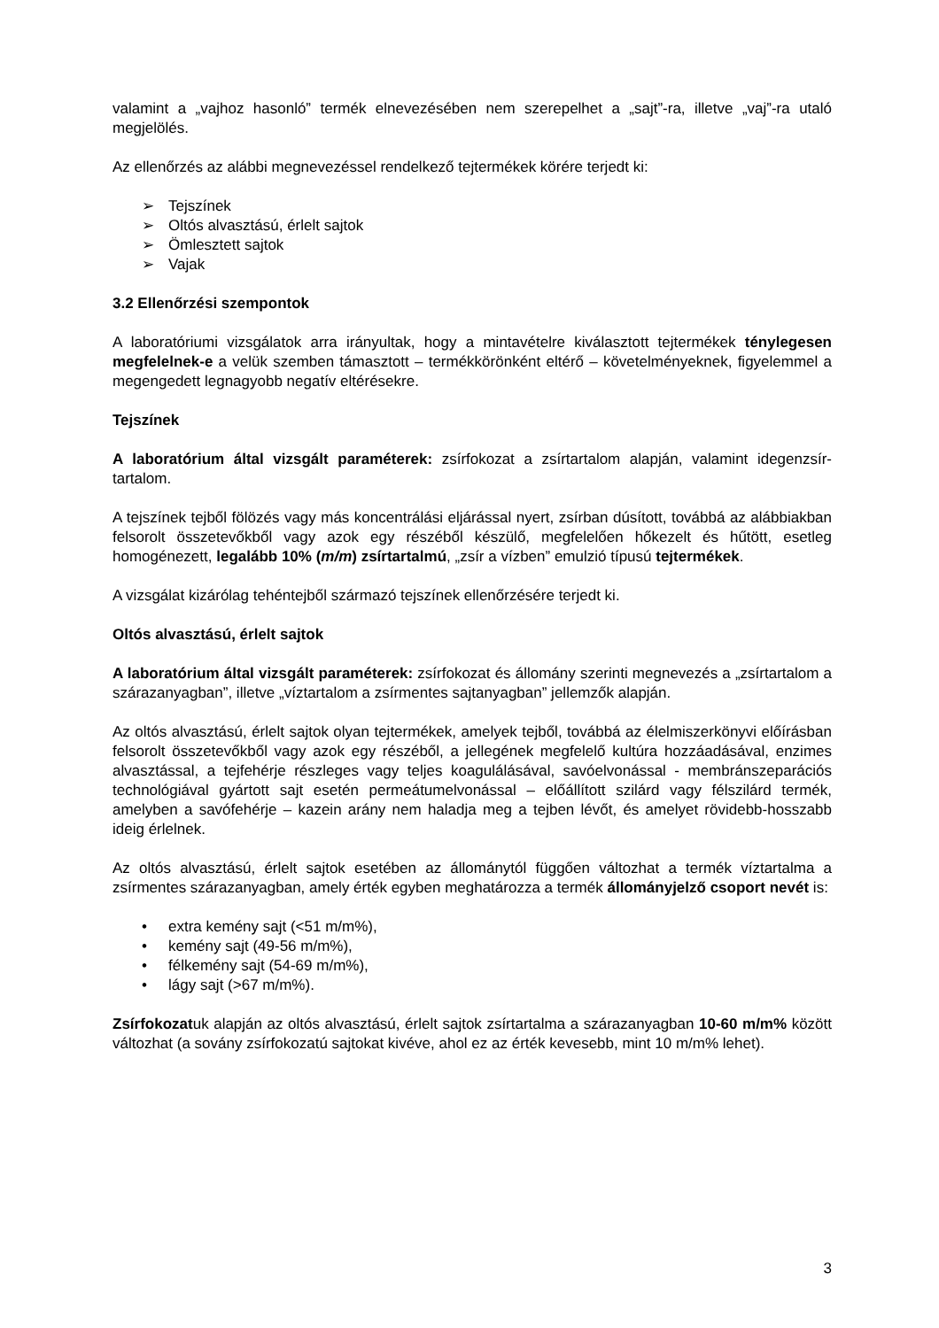valamint a „vajhoz hasonló” termék elnevezésében nem szerepelhet a „sajt”-ra, illetve „vaj”-ra utaló megjelölés.
Az ellenőrzés az alábbi megnevezéssel rendelkező tejtermékek körére terjedt ki:
➢ Tejszínek
➢ Oltós alvasztású, érlelt sajtok
➢ Ömlesztett sajtok
➢ Vajak
3.2 Ellenőrzési szempontok
A laboratóriumi vizsgálatok arra irányultak, hogy a mintavételre kiválasztott tejtermékek ténylegesen megfelelnek-e a velük szemben támasztott – termékkörönként eltérő – követelményeknek, figyelemmel a megengedett legnagyobb negatív eltérésekre.
Tejszínek
A laboratórium által vizsgált paraméterek: zsírfokozat a zsírtartalom alapján, valamint idegenzsír-tartalom.
A tejszínek tejből fölözés vagy más koncentrálási eljárással nyert, zsírban dúsított, továbbá az alábbiakban felsorolt összetevőkből vagy azok egy részéből készülő, megfelelően hőkezelt és hűtött, esetleg homogénezett, legalább 10% (m/m) zsírtartalmú, „zsír a vízben” emulzió típusú tejtermékek.
A vizsgálat kizárólag tehéntejből származó tejszínek ellenőrzésére terjedt ki.
Oltós alvasztású, érlelt sajtok
A laboratórium által vizsgált paraméterek: zsírfokozat és állomány szerinti megnevezés a „zsírtartalom a szárazanyagban”, illetve „víztartalom a zsírmentes sajtanyagban” jellemzők alapján.
Az oltós alvasztású, érlelt sajtok olyan tejtermékek, amelyek tejből, továbbá az élelmiszerkönyvi előírásban felsorolt összetevőkből vagy azok egy részéből, a jellegének megfelelő kultúra hozzáadásával, enzimes alvasztással, a tejfehérje részleges vagy teljes koagulálásával, savóelvonással - membránszeparációs technológiával gyártott sajt esetén permeátumelvonással – előállított szilárd vagy félszilárd termék, amelyben a savófehérje – kazein arány nem haladja meg a tejben lévőt, és amelyet rövidebb-hosszabb ideig érlelnek.
Az oltós alvasztású, érlelt sajtok esetében az állománytól függően változhat a termék víztartalma a zsírmentes szárazanyagban, amely érték egyben meghatározza a termék állományjelző csoport nevét is:
• extra kemény sajt (<51 m/m%),
• kemény sajt (49-56 m/m%),
• félkemény sajt (54-69 m/m%),
• lágy sajt (>67 m/m%).
Zsírfokozatuk alapján az oltós alvasztású, érlelt sajtok zsírtartalma a szárazanyagban 10-60 m/m% között változhat (a sovány zsírfokozatú sajtokat kivéve, ahol ez az érték kevesebb, mint 10 m/m% lehet).
3